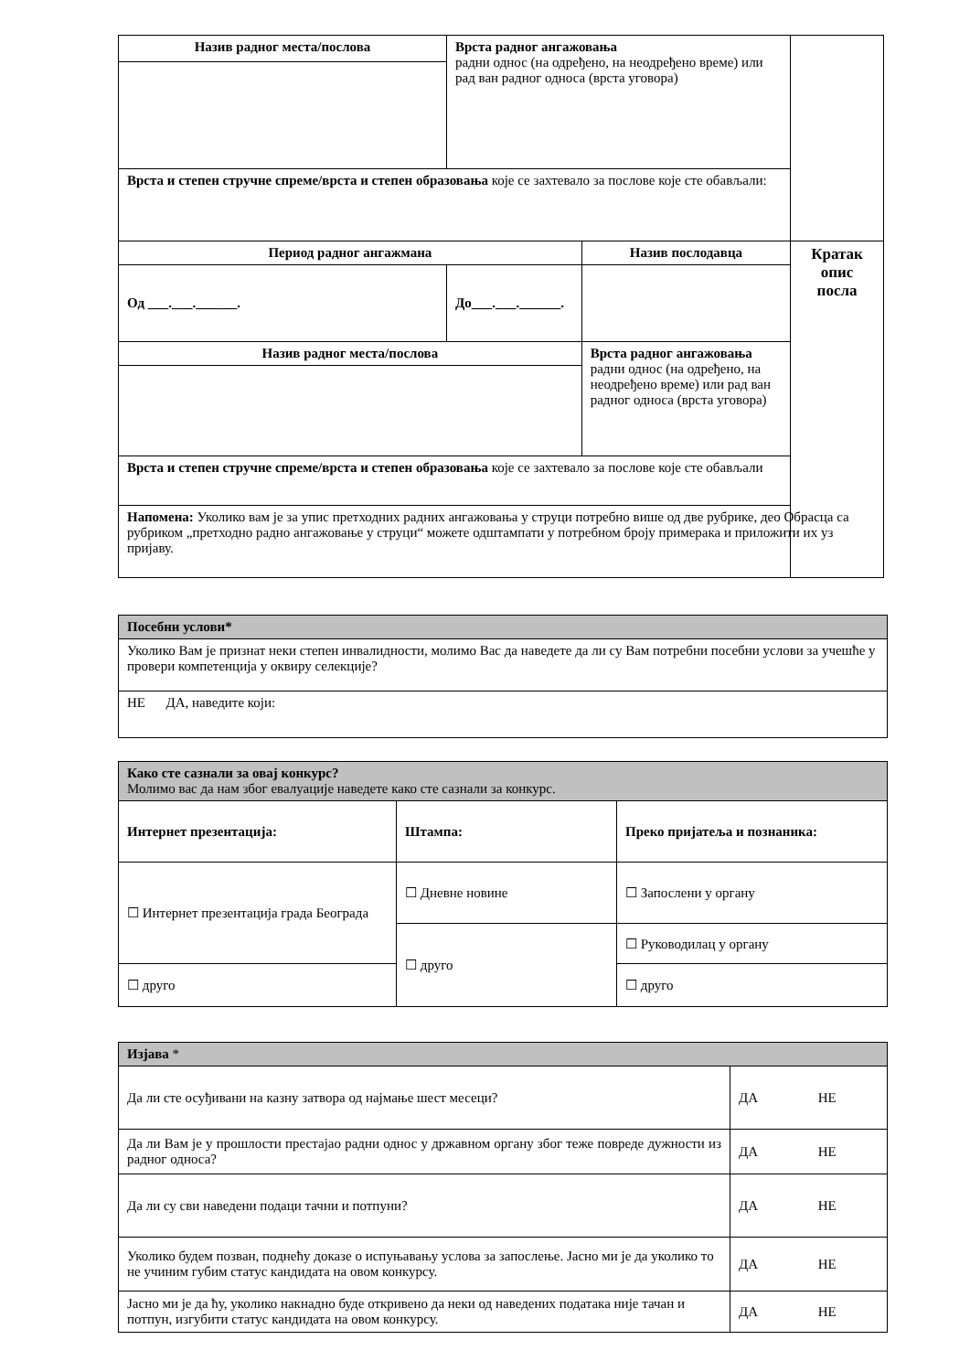| Назив радног места/послова | Врста радног ангажовања радни однос (на одређено, на неодређено време) или рад ван радног односа (врста уговора) | | |
| Врста и степен стручне спреме/врста и степен образовања које се захтевало за послове које сте обављали: | | | |
| Период радног ангажмана | | Назив послодавца | Кратак опис посла |
| Од ___.___.______. | До___.___.______. | | |
| Назив радног места/послова | | Врста радног ангажовања радни однос (на одређено, на неодређено време) или рад ван радног односа (врста уговора) | |
| Врста и степен стручне спреме/врста и степен образовања које се захтевало за послове које сте обављали | | | |
| Напомена: Уколико вам је за упис претходних радних ангажовања у струци потребно више од две рубрике, део Обрасца са рубриком „претходно радно ангажовање у струци“ можете одштампати у потребном броју примерака и приложити их уз пријаву. | | | |
| Посебни услови* |
| --- |
| Уколико Вам је признат неки степен инвалидности, молимо Вас да наведете да ли су Вам потребни посебни услови за учешће у провери компетенција у оквиру селекције? |
| НЕ ДА, наведите који: |
| Како сте сазнали за овај конкурс? Молимо вас да нам због евалуације наведете како сте сазнали за конкурс. | | |
| Интернет презентација: | Штампа: | Преко пријатеља и познаника: |
| ☐ Интернет презентација града Београда | ☐ Дневне новине | ☐ Запослени у органу |
| | ☐ друго | ☐ Руководилац у органу |
| ☐ друго | | ☐ друго |
| Изјава * | | |
| Да ли сте осуђивани на казну затвора од најмање шест месеци? | ДА | НЕ |
| Да ли Вам је у прошлости престајао радни однос у државном органу због теже повреде дужности из радног односа? | ДА | НЕ |
| Да ли су сви наведени подаци тачни и потпуни? | ДА | НЕ |
| Уколико будем позван, поднећу доказе о испуњавању услова за запослење. Јасно ми је да уколико то не учиним губим статус кандидата на овом конкурсу. | ДА | НЕ |
| Јасно ми је да ћу, уколико накнадно буде откривено да неки од наведених података није тачан и потпун, изгубити статус кандидата на овом конкурсу. | ДА | НЕ |